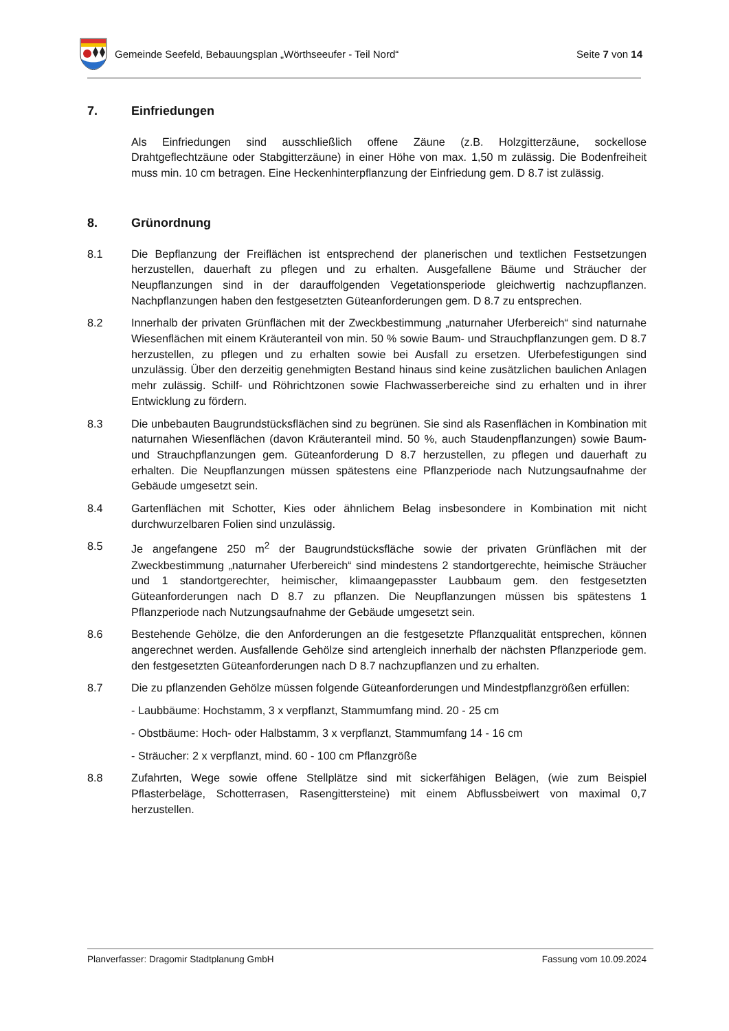Gemeinde Seefeld, Bebauungsplan „Wörthseeufer - Teil Nord“Seite 7 von 14
7. Einfriedungen
Als Einfriedungen sind ausschließlich offene Zäune (z.B. Holzgitterzäune, sockellose Drahtgeflechtzäune oder Stabgitterzäune) in einer Höhe von max. 1,50 m zulässig. Die Bodenfreiheit muss min. 10 cm betragen. Eine Heckenhinterpflanzung der Einfriedung gem. D 8.7 ist zulässig.
8. Grünordnung
8.1 Die Bepflanzung der Freiflächen ist entsprechend der planerischen und textlichen Festsetzungen herzustellen, dauerhaft zu pflegen und zu erhalten. Ausgefallene Bäume und Sträucher der Neupflanzungen sind in der darauffolgenden Vegetationsperiode gleichwertig nachzupflanzen. Nachpflanzungen haben den festgesetzten Güteanforderungen gem. D 8.7 zu entsprechen.
8.2 Innerhalb der privaten Grünflächen mit der Zweckbestimmung „naturnaher Uferbereich“ sind naturnahe Wiesenflächen mit einem Kräuteranteil von min. 50 % sowie Baum- und Strauchpflanzungen gem. D 8.7 herzustellen, zu pflegen und zu erhalten sowie bei Ausfall zu ersetzen. Uferbefestigungen sind unzulässig. Über den derzeitig genehmigten Bestand hinaus sind keine zusätzlichen baulichen Anlagen mehr zulässig. Schilf- und Röhrichtzonen sowie Flachwasserbereiche sind zu erhalten und in ihrer Entwicklung zu fördern.
8.3 Die unbebauten Baugrundstücksflächen sind zu begrünen. Sie sind als Rasenflächen in Kombination mit naturnahen Wiesenflächen (davon Kräuteranteil mind. 50 %, auch Staudenpflanzungen) sowie Baum- und Strauchpflanzungen gem. Güteanforderung D 8.7 herzustellen, zu pflegen und dauerhaft zu erhalten. Die Neupflanzungen müssen spätestens eine Pflanzperiode nach Nutzungsaufnahme der Gebäude umgesetzt sein.
8.4 Gartenflächen mit Schotter, Kies oder ähnlichem Belag insbesondere in Kombination mit nicht durchwurzelbaren Folien sind unzulässig.
8.5 Je angefangene 250 m<sup>2</sup> der Baugrundstücksfläche sowie der privaten Grünflächen mit der Zweckbestimmung „naturnaher Uferbereich“ sind mindestens 2 standortgerechte, heimische Sträucher und 1 standortgerechter, heimischer, klimaangepasster Laubbaum gem. den festgesetzten Güteanforderungen nach D 8.7 zu pflanzen. Die Neupflanzungen müssen bis spätestens 1 Pflanzperiode nach Nutzungsaufnahme der Gebäude umgesetzt sein.
8.6 Bestehende Gehölze, die den Anforderungen an die festgesetzte Pflanzqualität entsprechen, können angerechnet werden. Ausfallende Gehölze sind artengleich innerhalb der nächsten Pflanzperiode gem. den festgesetzten Güteanforderungen nach D 8.7 nachzupflanzen und zu erhalten.
8.7 Die zu pflanzenden Gehölze müssen folgende Güteanforderungen und Mindestpflanzgrößen erfüllen:
- Laubbäume: Hochstamm, 3 x verpflanzt, Stammumfang mind. 20 - 25 cm
- Obstbäume: Hoch- oder Halbstamm, 3 x verpflanzt, Stammumfang 14 - 16 cm
- Sträucher: 2 x verpflanzt, mind. 60 - 100 cm Pflanzgröße
8.8 Zufahrten, Wege sowie offene Stellplätze sind mit sickerfähigen Belägen, (wie zum Beispiel Pflasterbeläge, Schotterrasen, Rasengittersteine) mit einem Abflussbeiwert von maximal 0,7 herzustellen.
Planverfasser: Dragomir Stadtplanung GmbH Fassung vom 10.09.2024